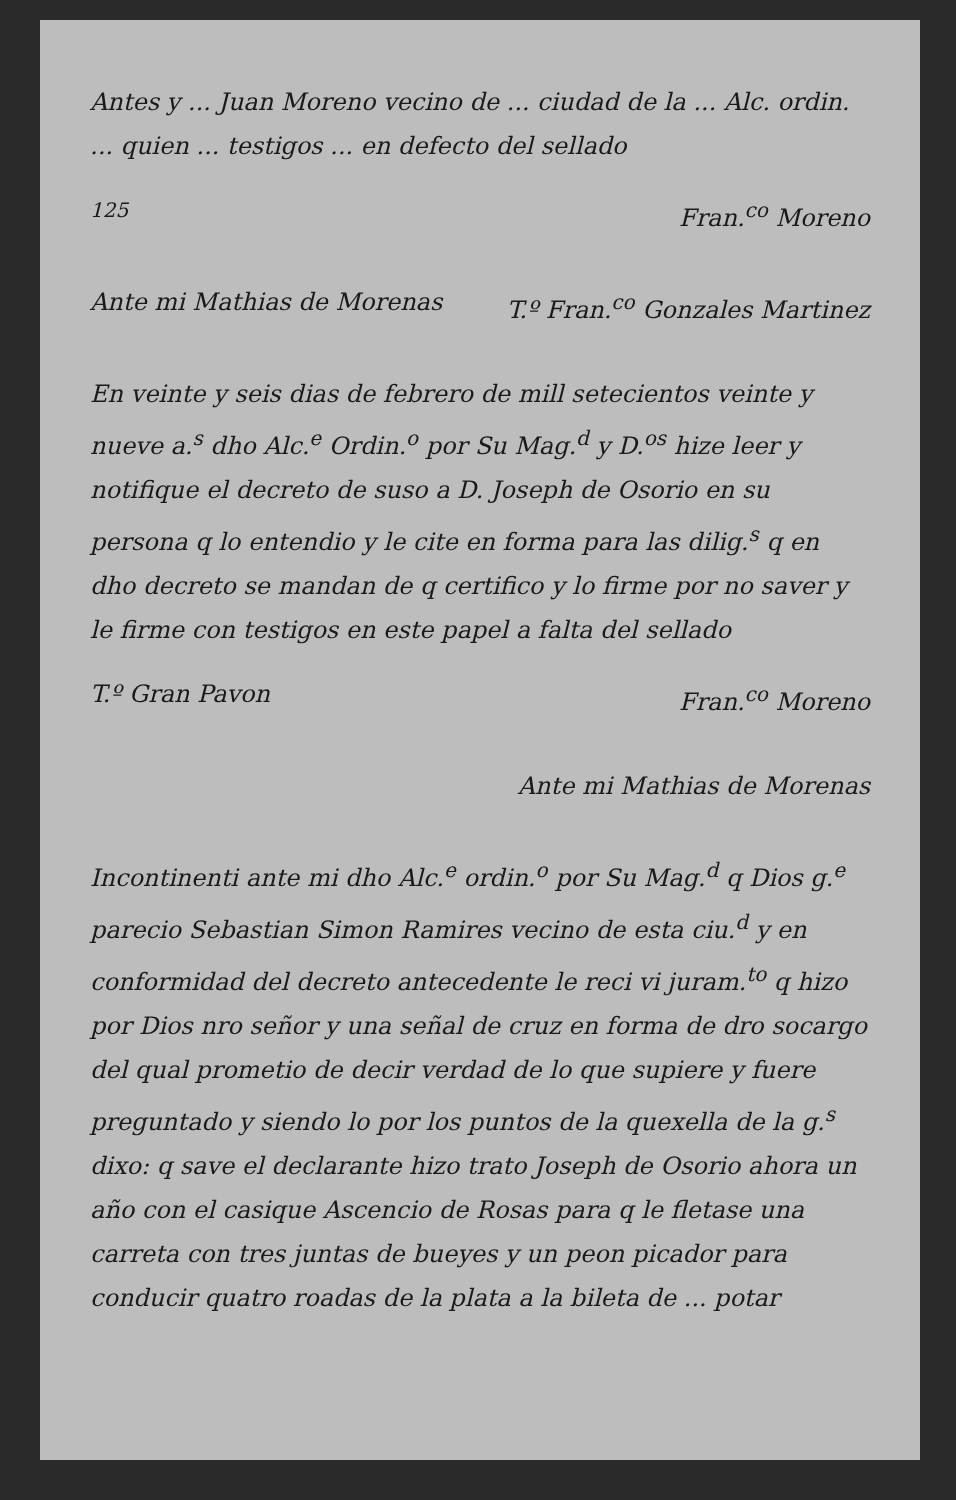Antes y ... Juan Moreno vecino de ... ciudad de la ... Alc. ordin. ... quien ... testigos ... en defecto del sellado
125 Fran.<sup>co</sup> Moreno
Ante mi Mathias de Morenas T.º Fran.<sup>co</sup> Gonzales Martinez
En veinte y seis dias de febrero de mill setecientos veinte y nueve a.<sup>s</sup> dho Alc.<sup>e</sup> Ordin.<sup>o</sup> por Su Mag.<sup>d</sup> y D.<sup>os</sup> hize leer y notifique el decreto de suso a D. Joseph de Osorio en su persona q lo entendio y le cite en forma para las dilig.<sup>s</sup> q en dho decreto se mandan de q certifico y lo firme por no saver y le firme con testigos en este papel a falta del sellado
T.º Gran Pavon Fran.<sup>co</sup> Moreno
Ante mi Mathias de Morenas
Incontinenti ante mi dho Alc.<sup>e</sup> ordin.<sup>o</sup> por Su Mag.<sup>d</sup> q Dios g.<sup>e</sup> parecio Sebastian Simon Ramires vecino de esta ciu.<sup>d</sup> y en conformidad del decreto antecedente le reci vi juram.<sup>to</sup> q hizo por Dios nro señor y una señal de cruz en forma de dro socargo del qual prometio de decir verdad de lo que supiere y fuere preguntado y siendo lo por los puntos de la quexella de la g.<sup>s</sup> dixo: q save el declarante hizo trato Joseph de Osorio ahora un año con el casique Ascencio de Rosas para q le fletase una carreta con tres juntas de bueyes y un peon picador para conducir quatro roadas de la plata a la bileta de ... potar